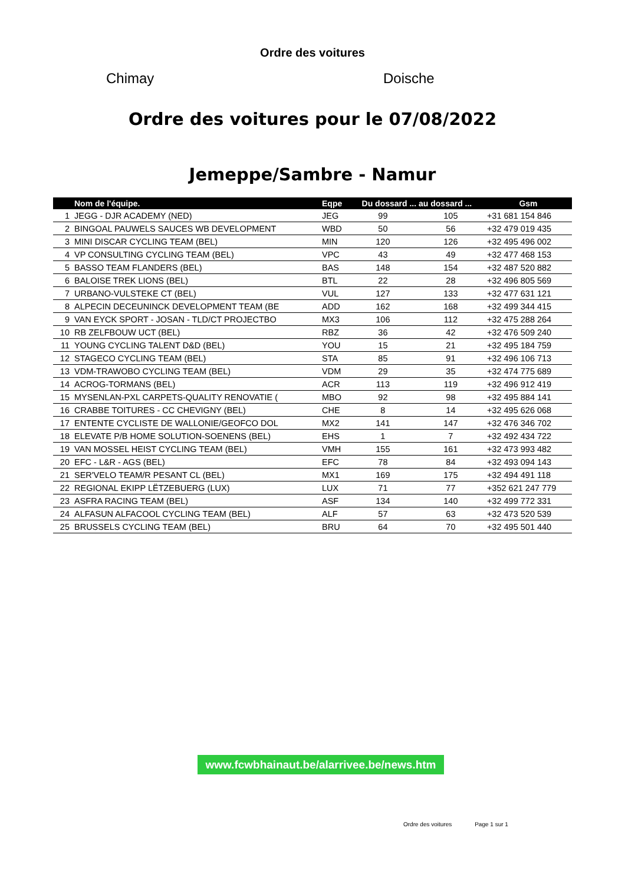Ordre des voitures
Chimay Doische
Ordre des voitures pour le 07/08/2022
Jemeppe/Sambre - Namur
| | Nom de l'équipe. | Eqpe | Du dossard ... au dossard ... | | Gsm |
| --- | --- | --- | --- | --- | --- |
| 1 | JEGG - DJR ACADEMY (NED) | JEG | 99 | 105 | +31 681 154 846 |
| 2 | BINGOAL PAUWELS SAUCES WB DEVELOPMENT | WBD | 50 | 56 | +32 479 019 435 |
| 3 | MINI DISCAR CYCLING TEAM (BEL) | MIN | 120 | 126 | +32 495 496 002 |
| 4 | VP CONSULTING CYCLING TEAM (BEL) | VPC | 43 | 49 | +32 477 468 153 |
| 5 | BASSO TEAM FLANDERS (BEL) | BAS | 148 | 154 | +32 487 520 882 |
| 6 | BALOISE TREK LIONS (BEL) | BTL | 22 | 28 | +32 496 805 569 |
| 7 | URBANO-VULSTEKE CT (BEL) | VUL | 127 | 133 | +32 477 631 121 |
| 8 | ALPECIN DECEUNINCK DEVELOPMENT TEAM (BE | ADD | 162 | 168 | +32 499 344 415 |
| 9 | VAN EYCK SPORT - JOSAN - TLD/CT PROJECTBO | MX3 | 106 | 112 | +32 475 288 264 |
| 10 | RB ZELFBOUW UCT (BEL) | RBZ | 36 | 42 | +32 476 509 240 |
| 11 | YOUNG CYCLING TALENT D&D (BEL) | YOU | 15 | 21 | +32 495 184 759 |
| 12 | STAGECO CYCLING TEAM (BEL) | STA | 85 | 91 | +32 496 106 713 |
| 13 | VDM-TRAWOBO CYCLING TEAM (BEL) | VDM | 29 | 35 | +32 474 775 689 |
| 14 | ACROG-TORMANS (BEL) | ACR | 113 | 119 | +32 496 912 419 |
| 15 | MYSENLAN-PXL CARPETS-QUALITY RENOVATIE ( | MBO | 92 | 98 | +32 495 884 141 |
| 16 | CRABBE TOITURES - CC CHEVIGNY (BEL) | CHE | 8 | 14 | +32 495 626 068 |
| 17 | ENTENTE CYCLISTE DE WALLONIE/GEOFCO DOL | MX2 | 141 | 147 | +32 476 346 702 |
| 18 | ELEVATE P/B HOME SOLUTION-SOENENS (BEL) | EHS | 1 | 7 | +32 492 434 722 |
| 19 | VAN MOSSEL HEIST CYCLING TEAM (BEL) | VMH | 155 | 161 | +32 473 993 482 |
| 20 | EFC - L&R - AGS (BEL) | EFC | 78 | 84 | +32 493 094 143 |
| 21 | SER'VELO TEAM/R PESANT CL (BEL) | MX1 | 169 | 175 | +32 494 491 118 |
| 22 | REGIONAL EKIPP LËTZEBUERG (LUX) | LUX | 71 | 77 | +352 621 247 779 |
| 23 | ASFRA RACING TEAM (BEL) | ASF | 134 | 140 | +32 499 772 331 |
| 24 | ALFASUN ALFACOOL CYCLING TEAM (BEL) | ALF | 57 | 63 | +32 473 520 539 |
| 25 | BRUSSELS CYCLING TEAM (BEL) | BRU | 64 | 70 | +32 495 501 440 |
www.fcwbhainaut.be/alarrivee.be/news.htm
Ordre des voitures Page 1 sur 1